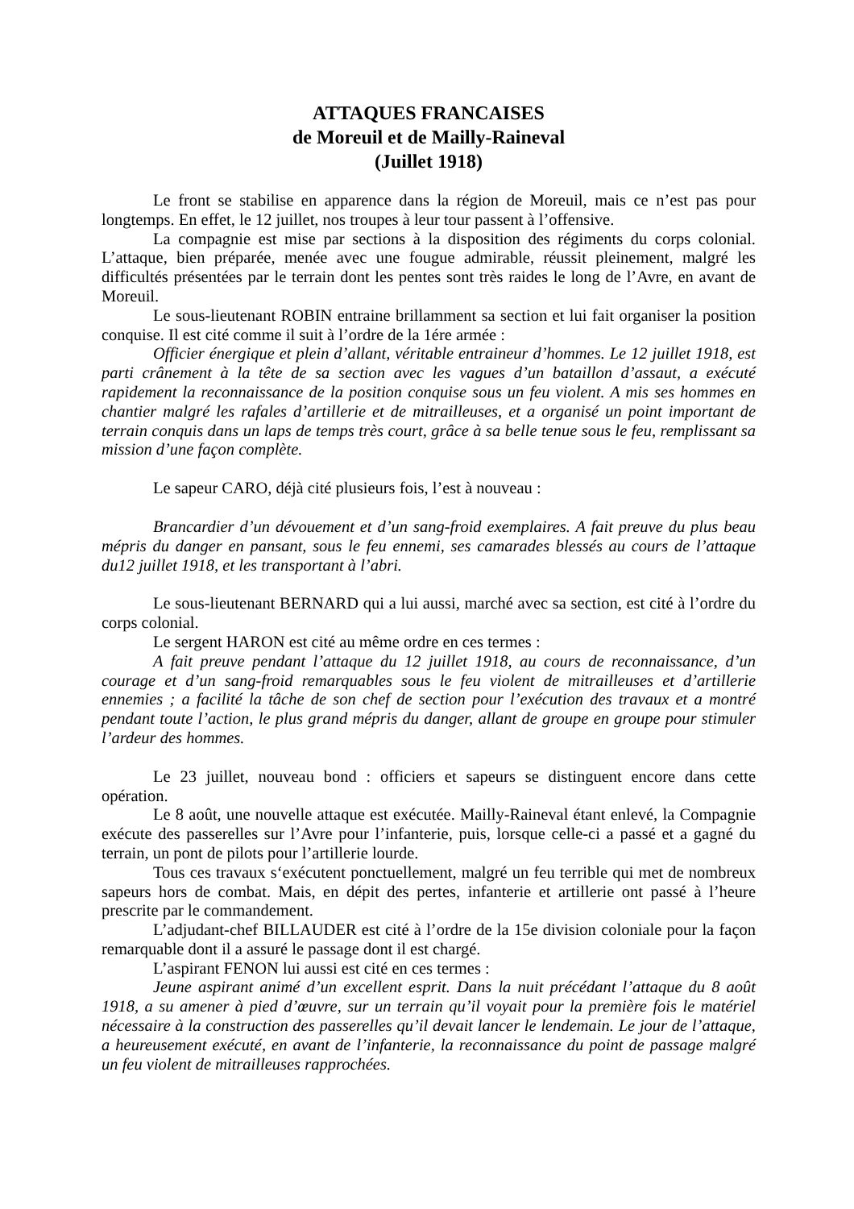ATTAQUES FRANCAISES
de Moreuil et de Mailly-Raineval
(Juillet 1918)
Le front se stabilise en apparence dans la région de Moreuil, mais ce n’est pas pour longtemps. En effet, le 12 juillet, nos troupes à leur tour passent à l’offensive.
La compagnie est mise par sections à la disposition des régiments du corps colonial. L’attaque, bien préparée, menée avec une fougue admirable, réussit pleinement, malgré les difficultés présentées par le terrain dont les pentes sont très raides le long de l’Avre, en avant de Moreuil.
Le sous-lieutenant ROBIN entraine brillamment sa section et lui fait organiser la position conquise. Il est cité comme il suit à l’ordre de la 1ére armée :
Officier énergique et plein d’allant, véritable entraineur d’hommes. Le 12 juillet 1918, est parti crânement à la tête de sa section avec les vagues d’un bataillon d’assaut, a exécuté rapidement la reconnaissance de la position conquise sous un feu violent. A mis ses hommes en chantier malgré les rafales d’artillerie et de mitrailleuses, et a organisé un point important de terrain conquis dans un laps de temps très court, grâce à sa belle tenue sous le feu, remplissant sa mission d’une façon complète.
Le sapeur CARO, déjà cité plusieurs fois, l’est à nouveau :
Brancardier d’un dévouement et d’un sang-froid exemplaires. A fait preuve du plus beau mépris du danger en pansant, sous le feu ennemi, ses camarades blessés au cours de l’attaque du12 juillet 1918, et les transportant à l’abri.
Le sous-lieutenant BERNARD qui a lui aussi, marché avec sa section, est cité à l’ordre du corps colonial.
Le sergent HARON est cité au même ordre en ces termes :
A fait preuve pendant l’attaque du 12 juillet 1918, au cours de reconnaissance, d’un courage et d’un sang-froid remarquables sous le feu violent de mitrailleuses et d’artillerie ennemies ; a facilité la tâche de son chef de section pour l’exécution des travaux et a montré pendant toute l’action, le plus grand mépris du danger, allant de groupe en groupe pour stimuler l’ardeur des hommes.
Le 23 juillet, nouveau bond : officiers et sapeurs se distinguent encore dans cette opération.
Le 8 août, une nouvelle attaque est exécutée. Mailly-Raineval étant enlevé, la Compagnie exécute des passerelles sur l’Avre pour l’infanterie, puis, lorsque celle-ci a passé et a gagné du terrain, un pont de pilots pour l’artillerie lourde.
Tous ces travaux s‘exécutent ponctuellement, malgré un feu terrible qui met de nombreux sapeurs hors de combat. Mais, en dépit des pertes, infanterie et artillerie ont passé à l’heure prescrite par le commandement.
L’adjudant-chef BILLAUDER est cité à l’ordre de la 15e division coloniale pour la façon remarquable dont il a assuré le passage dont il est chargé.
L’aspirant FENON lui aussi est cité en ces termes :
Jeune aspirant animé d’un excellent esprit. Dans la nuit précédant l’attaque du 8 août 1918, a su amener à pied d’œuvre, sur un terrain qu’il voyait pour la première fois le matériel nécessaire à la construction des passerelles qu’il devait lancer le lendemain. Le jour de l’attaque, a heureusement exécuté, en avant de l’infanterie, la reconnaissance du point de passage malgré un feu violent de mitrailleuses rapprochées.